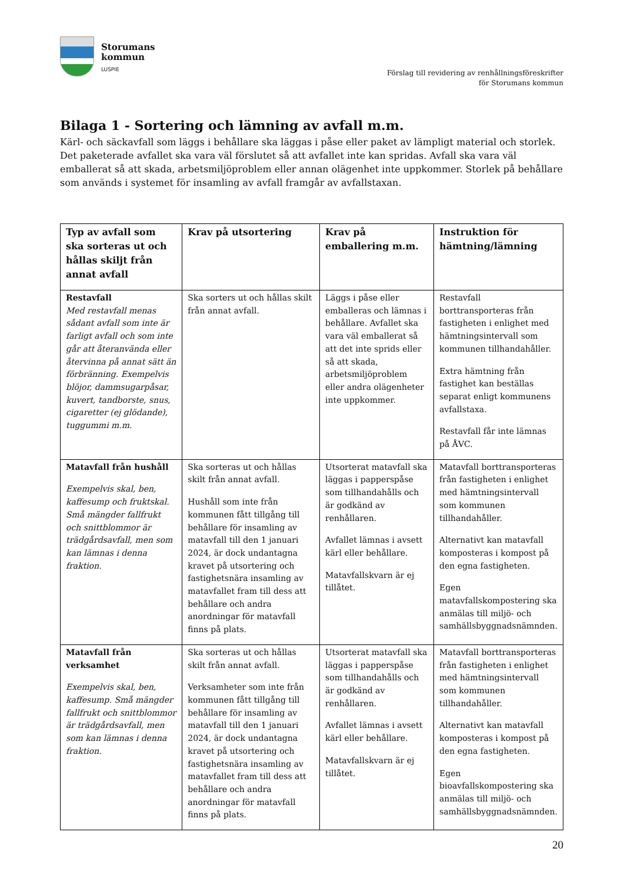Storumans
kommun
LUSPIE
Förslag till revidering av renhållningsföreskrifter
för Storumans kommun
Bilaga 1 - Sortering och lämning av avfall m.m.
Kärl- och säckavfall som läggs i behållare ska läggas i påse eller paket av lämpligt material och storlek. Det paketerade avfallet ska vara väl förslutet så att avfallet inte kan spridas. Avfall ska vara väl emballerat så att skada, arbetsmiljöproblem eller annan olägenhet inte uppkommer. Storlek på behållare som används i systemet för insamling av avfall framgår av avfallstaxan.
| Typ av avfall som ska sorteras ut och hållas skiljt från annat avfall | Krav på utsortering | Krav på emballering m.m. | Instruktion för hämtning/lämning |
| --- | --- | --- | --- |
| Restavfall Med restavfall menas sådant avfall som inte är farligt avfall och som inte går att återanvända eller återvinna på annat sätt än förbränning. Exempelvis blöjor, dammsugarpåsar, kuvert, tandborste, snus, cigaretter (ej glödande), tuggummi m.m. | Ska sorters ut och hållas skilt från annat avfall. | Läggs i påse eller emballeras och lämnas i behållare. Avfallet ska vara väl emballerat så att det inte sprids eller så att skada, arbetsmiljöproblem eller andra olägenheter inte uppkommer. | Restavfall borttransporteras från fastigheten i enlighet med hämtningsintervall som kommunen tillhandahåller. Extra hämtning från fastighet kan beställas separat enligt kommunens avfallstaxa. Restavfall får inte lämnas på ÅVC. |
| Matavfall från hushåll Exempelvis skal, ben, kaffesump och fruktskal. Små mängder fallfrukt och snittblommor är trädgårdsavfall, men som kan lämnas i denna fraktion. | Ska sorteras ut och hållas skilt från annat avfall. Hushåll som inte från kommunen fått tillgång till behållare för insamling av matavfall till den 1 januari 2024, är dock undantagna kravet på utsortering och fastighetsnära insamling av matavfallet fram till dess att behållare och andra anordningar för matavfall finns på plats. | Utsorterat matavfall ska läggas i papperspåse som tillhandahålls och är godkänd av renhållaren. Avfallet lämnas i avsett kärl eller behållare. Matavfallskvarn är ej tillåtet. | Matavfall borttransporteras från fastigheten i enlighet med hämtningsintervall som kommunen tillhandahåller. Alternativt kan matavfall komposteras i kompost på den egna fastigheten. Egen matavfallskompostering ska anmälas till miljö- och samhällsbyggnadsnämnden. |
| Matavfall från verksamhet Exempelvis skal, ben, kaffesump. Små mängder fallfrukt och snittblommor är trädgårdsavfall, men som kan lämnas i denna fraktion. | Ska sorteras ut och hållas skilt från annat avfall. Verksamheter som inte från kommunen fått tillgång till behållare för insamling av matavfall till den 1 januari 2024, är dock undantagna kravet på utsortering och fastighetsnära insamling av matavfallet fram till dess att behållare och andra anordningar för matavfall finns på plats. | Utsorterat matavfall ska läggas i papperspåse som tillhandahålls och är godkänd av renhållaren. Avfallet lämnas i avsett kärl eller behållare. Matavfallskvarn är ej tillåtet. | Matavfall borttransporteras från fastigheten i enlighet med hämtningsintervall som kommunen tillhandahåller. Alternativt kan matavfall komposteras i kompost på den egna fastigheten. Egen bioavfallskompostering ska anmälas till miljö- och samhällsbyggnadsnämnden. |
20